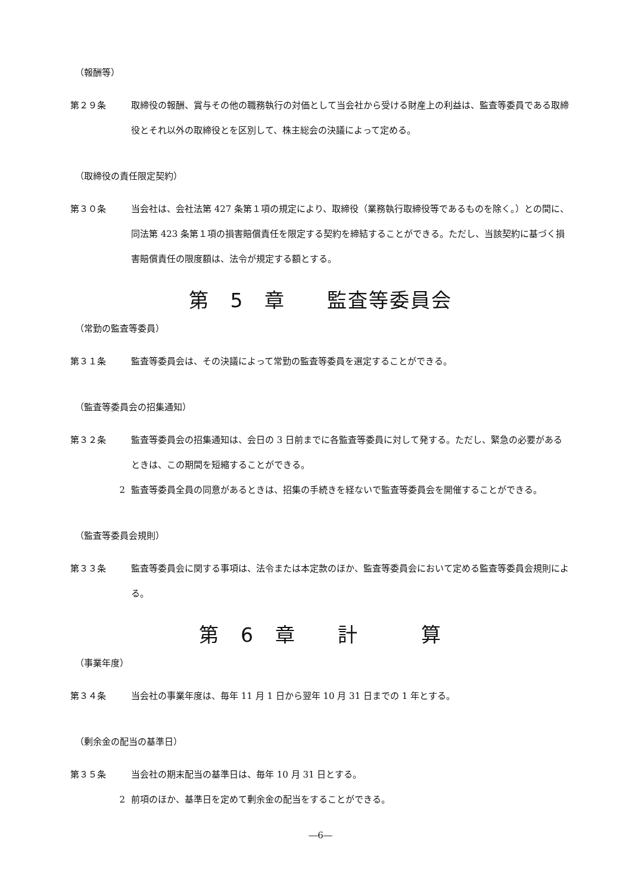（報酬等）
第２９条 取締役の報酬、賞与その他の職務執行の対価として当会社から受ける財産上の利益は、監査等委員である取締役とそれ以外の取締役とを区別して、株主総会の決議によって定める。
（取締役の責任限定契約）
第３０条 当会社は、会社法第 427 条第１項の規定により、取締役（業務執行取締役等であるものを除く。）との間に、同法第 423 条第１項の損害賠償責任を限定する契約を締結することができる。ただし、当該契約に基づく損害賠償責任の限度額は、法令が規定する額とする。
第　5　章　　監査等委員会
（常勤の監査等委員）
第３１条 監査等委員会は、その決議によって常勤の監査等委員を選定することができる。
（監査等委員会の招集通知）
第３２条 監査等委員会の招集通知は、会日の 3 日前までに各監査等委員に対して発する。ただし、緊急の必要があるときは、この期間を短縮することができる。
2 監査等委員全員の同意があるときは、招集の手続きを経ないで監査等委員会を開催することができる。
（監査等委員会規則）
第３３条 監査等委員会に関する事項は、法令または本定款のほか、監査等委員会において定める監査等委員会規則による。
第　6　章　　計　　　算
（事業年度）
第３４条 当会社の事業年度は、毎年 11 月 1 日から翌年 10 月 31 日までの 1 年とする。
（剰余金の配当の基準日）
第３５条 当会社の期末配当の基準日は、毎年 10 月 31 日とする。
2 前項のほか、基準日を定めて剰余金の配当をすることができる。
―6―